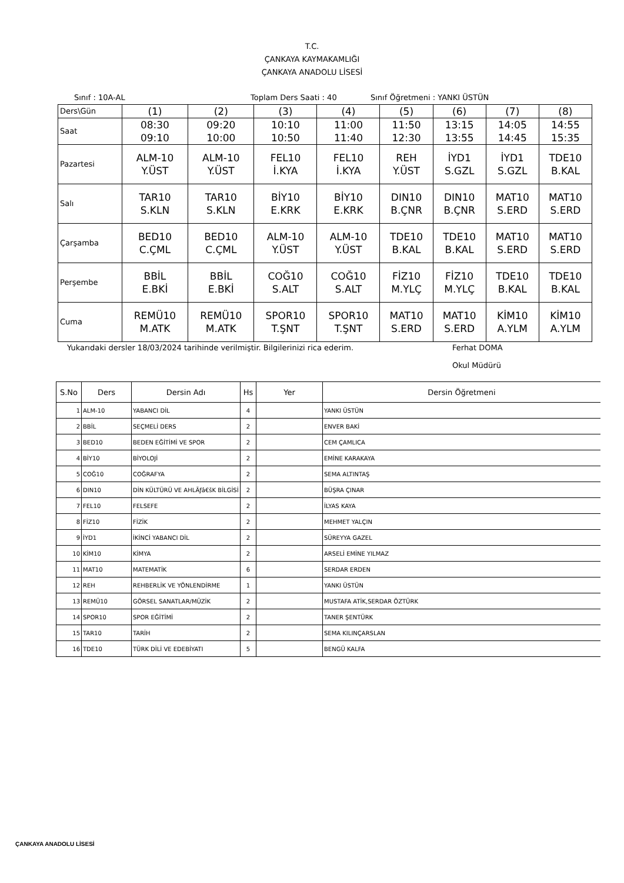T.C.
ÇANKAYA KAYMAKAMLIĞI
ÇANKAYA ANADOLU LİSESİ
Sınıf : 10A-AL Toplam Ders Saati : 40 Sınıf Öğretmeni : YANKI ÜSTÜN
| Ders\Gün | (1) | (2) | (3) | (4) | (5) | (6) | (7) | (8) |
| Saat | 08:30 09:10 | 09:20 10:00 | 10:10 10:50 | 11:00 11:40 | 11:50 12:30 | 13:15 13:55 | 14:05 14:45 | 14:55 15:35 |
| Pazartesi | ALM-10 Y.ÜST | ALM-10 Y.ÜST | FEL10 İ.KYA | FEL10 İ.KYA | REH Y.ÜST | İYD1 S.GZL | İYD1 S.GZL | TDE10 B.KAL |
| Salı | TAR10 S.KLN | TAR10 S.KLN | BİY10 E.KRK | BİY10 E.KRK | DIN10 B.ÇNR | DIN10 B.ÇNR | MAT10 S.ERD | MAT10 S.ERD |
| Çarşamba | BED10 C.ÇML | BED10 C.ÇML | ALM-10 Y.ÜST | ALM-10 Y.ÜST | TDE10 B.KAL | TDE10 B.KAL | MAT10 S.ERD | MAT10 S.ERD |
| Perşembe | BBİL E.BKİ | BBİL E.BKİ | COĞ10 S.ALT | COĞ10 S.ALT | FİZ10 M.YLÇ | FİZ10 M.YLÇ | TDE10 B.KAL | TDE10 B.KAL |
| Cuma | REMÜ10 M.ATK | REMÜ10 M.ATK | SPOR10 T.ŞNT | SPOR10 T.ŞNT | MAT10 S.ERD | MAT10 S.ERD | KİM10 A.YLM | KİM10 A.YLM |
Yukarıdaki dersler 18/03/2024 tarihinde verilmiştir. Bilgilerinizi rica ederim. Ferhat DOMA
Okul Müdürü
| S.No | Ders | Dersin Adı | Hs | Yer | Dersin Öğretmeni |
| --- | --- | --- | --- | --- | --- |
| 1 | ALM-10 | YABANCI DİL | 4 | | YANKI ÜSTÜN |
| 2 | BBİL | SEÇMELİ DERS | 2 | | ENVER BAKİ |
| 3 | BED10 | BEDEN EĞİTİMİ VE SPOR | 2 | | CEM ÇAMLICA |
| 4 | BİY10 | BİYOLOJİ | 2 | | EMİNE KARAKAYA |
| 5 | COĞ10 | COĞRAFYA | 2 | | SEMA ALTINTAŞ |
| 6 | DIN10 | DİN KÜLTÜRÜ VE AHLÃƒâ€šK BİLGİSİ | 2 | | BÜŞRA ÇINAR |
| 7 | FEL10 | FELSEFE | 2 | | İLYAS KAYA |
| 8 | FİZ10 | FİZİK | 2 | | MEHMET YALÇIN |
| 9 | İYD1 | İKİNCİ YABANCI DİL | 2 | | SÜREYYA GAZEL |
| 10 | KİM10 | KİMYA | 2 | | ARSELİ EMİNE YILMAZ |
| 11 | MAT10 | MATEMATİK | 6 | | SERDAR ERDEN |
| 12 | REH | REHBERLİK VE YÖNLENDİRME | 1 | | YANKI ÜSTÜN |
| 13 | REMÜ10 | GÖRSEL SANATLAR/MÜZİK | 2 | | MUSTAFA ATİK,SERDAR ÖZTÜRK |
| 14 | SPOR10 | SPOR EĞİTİMİ | 2 | | TANER ŞENTÜRK |
| 15 | TAR10 | TARİH | 2 | | SEMA KILINÇARSLAN |
| 16 | TDE10 | TÜRK DİLİ VE EDEBİYATI | 5 | | BENGÜ KALFA |
ÇANKAYA ANADOLU LİSESİ